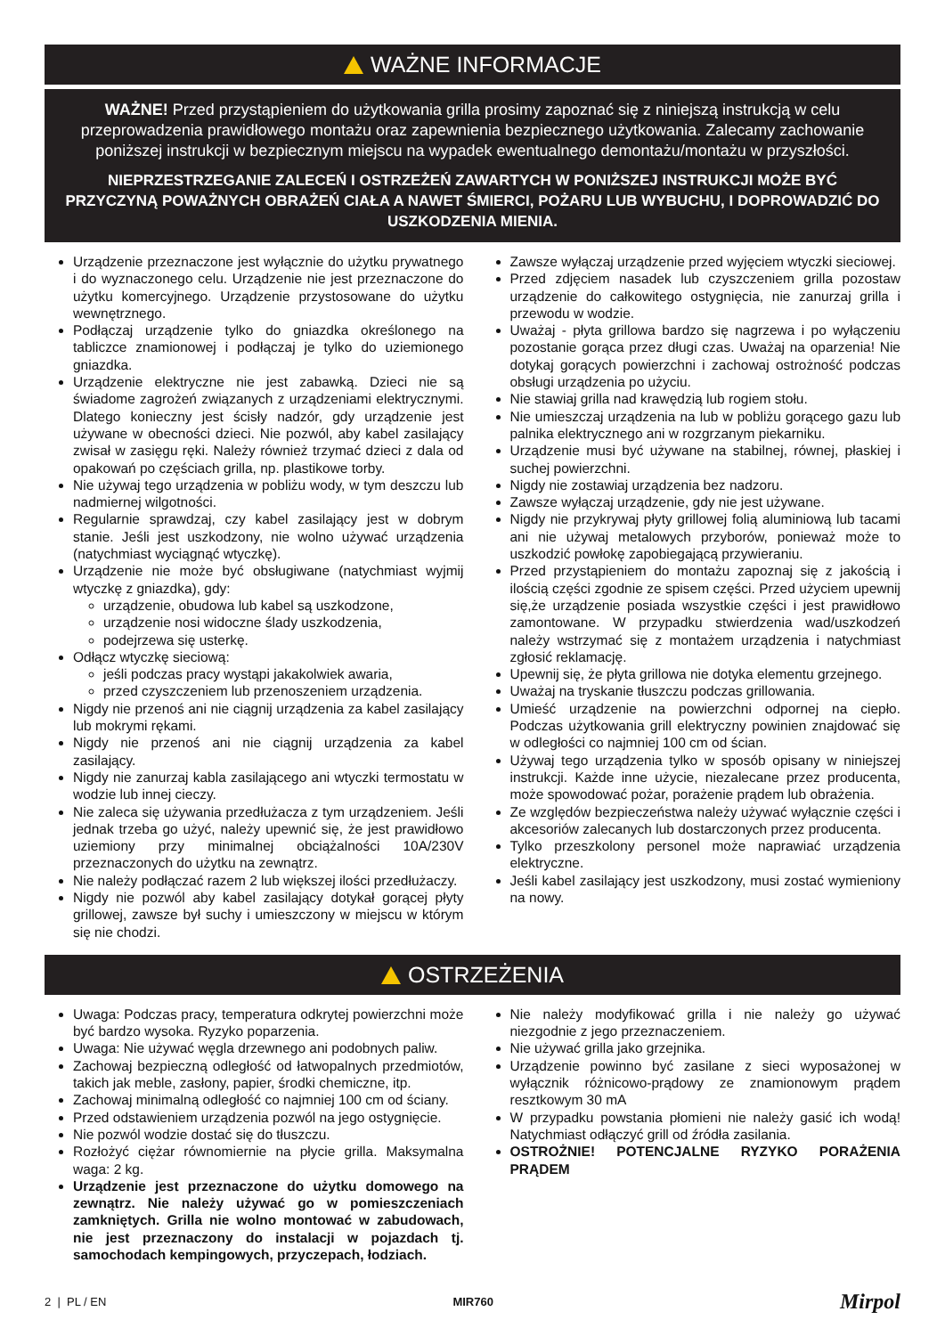WAŻNE INFORMACJE
WAŻNE! Przed przystąpieniem do użytkowania grilla prosimy zapoznać się z niniejszą instrukcją w celu przeprowadzenia prawidłowego montażu oraz zapewnienia bezpiecznego użytkowania. Zalecamy zachowanie poniższej instrukcji w bezpiecznym miejscu na wypadek ewentualnego demontażu/montażu w przyszłości.
NIEPRZESTRZEGANIE ZALECEŃ I OSTRZEŻEŃ ZAWARTYCH W PONIŻSZEJ INSTRUKCJI MOŻE BYĆ PRZYCZYNĄ POWAŻNYCH OBRAŻEŃ CIAŁA A NAWET ŚMIERCI, POŻARU LUB WYBUCHU, I DOPROWADZIĆ DO USZKODZENIA MIENIA.
Urządzenie przeznaczone jest wyłącznie do użytku prywatnego i do wyznaczonego celu. Urządzenie nie jest przeznaczone do użytku komercyjnego. Urządzenie przystosowane do użytku wewnętrznego.
Podłączaj urządzenie tylko do gniazdka określonego na tabliczce znamionowej i podłączaj je tylko do uziemionego gniazdka.
Urządzenie elektryczne nie jest zabawką. Dzieci nie są świadome zagrożeń związanych z urządzeniami elektrycznymi. Dlatego konieczny jest ścisły nadzór, gdy urządzenie jest używane w obecności dzieci. Nie pozwól, aby kabel zasilający zwisał w zasięgu ręki. Należy również trzymać dzieci z dala od opakowań po częściach grilla, np. plastikowe torby.
Nie używaj tego urządzenia w pobliżu wody, w tym deszczu lub nadmiernej wilgotności.
Regularnie sprawdzaj, czy kabel zasilający jest w dobrym stanie. Jeśli jest uszkodzony, nie wolno używać urządzenia (natychmiast wyciągnąć wtyczkę).
Urządzenie nie może być obsługiwane (natychmiast wyjmij wtyczkę z gniazdka), gdy:
urządzenie, obudowa lub kabel są uszkodzone,
urządzenie nosi widoczne ślady uszkodzenia,
podejrzewa się usterkę.
Odłącz wtyczkę sieciową:
jeśli podczas pracy wystąpi jakakolwiek awaria,
przed czyszczeniem lub przenoszeniem urządzenia.
Nigdy nie przenoś ani nie ciągnij urządzenia za kabel zasilający lub mokrymi rękami.
Nigdy nie przenoś ani nie ciągnij urządzenia za kabel zasilający.
Nigdy nie zanurzaj kabla zasilającego ani wtyczki termostatu w wodzie lub innej cieczy.
Nie zaleca się używania przedłużacza z tym urządzeniem. Jeśli jednak trzeba go użyć, należy upewnić się, że jest prawidłowo uziemiony przy minimalnej obciążalności 10A/230V przeznaczonych do użytku na zewnątrz.
Nie należy podłączać razem 2 lub większej ilości przedłużaczy.
Nigdy nie pozwól aby kabel zasilający dotykał gorącej płyty grillowej, zawsze był suchy i umieszczony w miejscu w którym się nie chodzi.
Zawsze wyłączaj urządzenie przed wyjęciem wtyczki sieciowej.
Przed zdjęciem nasadek lub czyszczeniem grilla pozostaw urządzenie do całkowitego ostygnięcia, nie zanurzaj grilla i przewodu w wodzie.
Uważaj - płyta grillowa bardzo się nagrzewa i po wyłączeniu pozostanie gorąca przez długi czas. Uważaj na oparzenia! Nie dotykaj gorących powierzchni i zachowaj ostrożność podczas obsługi urządzenia po użyciu.
Nie stawiaj grilla nad krawędzią lub rogiem stołu.
Nie umieszczaj urządzenia na lub w pobliżu gorącego gazu lub palnika elektrycznego ani w rozgrzanym piekarniku.
Urządzenie musi być używane na stabilnej, równej, płaskiej i suchej powierzchni.
Nigdy nie zostawiaj urządzenia bez nadzoru.
Zawsze wyłączaj urządzenie, gdy nie jest używane.
Nigdy nie przykrywaj płyty grillowej folią aluminiową lub tacami ani nie używaj metalowych przyborów, ponieważ może to uszkodzić powłokę zapobiegającą przywieraniu.
Przed przystąpieniem do montażu zapoznaj się z jakością i ilością części zgodnie ze spisem części. Przed użyciem upewnij się,że urządzenie posiada wszystkie części i jest prawidłowo zamontowane. W przypadku stwierdzenia wad/uszkodzeń należy wstrzymać się z montażem urządzenia i natychmiast zgłosić reklamację.
Upewnij się, że płyta grillowa nie dotyka elementu grzejnego.
Uważaj na tryskanie tłuszczu podczas grillowania.
Umieść urządzenie na powierzchni odpornej na ciepło. Podczas użytkowania grill elektryczny powinien znajdować się w odległości co najmniej 100 cm od ścian.
Używaj tego urządzenia tylko w sposób opisany w niniejszej instrukcji. Każde inne użycie, niezalecane przez producenta, może spowodować pożar, porażenie prądem lub obrażenia.
Ze względów bezpieczeństwa należy używać wyłącznie części i akcesoriów zalecanych lub dostarczonych przez producenta.
Tylko przeszkolony personel może naprawiać urządzenia elektryczne.
Jeśli kabel zasilający jest uszkodzony, musi zostać wymieniony na nowy.
OSTRZEŻENIA
Uwaga: Podczas pracy, temperatura odkrytej powierzchni może być bardzo wysoka. Ryzyko poparzenia.
Uwaga: Nie używać węgla drzewnego ani podobnych paliw.
Zachowaj bezpieczną odległość od łatwopalnych przedmiotów, takich jak meble, zasłony, papier, środki chemiczne, itp.
Zachowaj minimalną odległość co najmniej 100 cm od ściany.
Przed odstawieniem urządzenia pozwól na jego ostygnięcie.
Nie pozwól wodzie dostać się do tłuszczu.
Rozłożyć ciężar równomiernie na płycie grilla. Maksymalna waga: 2 kg.
Urządzenie jest przeznaczone do użytku domowego na zewnątrz. Nie należy używać go w pomieszczeniach zamkniętych. Grilla nie wolno montować w zabudowach, nie jest przeznaczony do instalacji w pojazdach tj. samochodach kempingowych, przyczepach, łodziach.
Nie należy modyfikować grilla i nie należy go używać niezgodnie z jego przeznaczeniem.
Nie używać grilla jako grzejnika.
Urządzenie powinno być zasilane z sieci wyposażonej w wyłącznik różnicowo-prądowy ze znamionowym prądem resztkowym 30 mA
W przypadku powstania płomieni nie należy gasić ich wodą! Natychmiast odłączyć grill od źródła zasilania.
OSTROŻNIE! POTENCJALNE RYZYKO PORAŻENIA PRĄDEM
2 | PL / EN MIR760 Mirpol